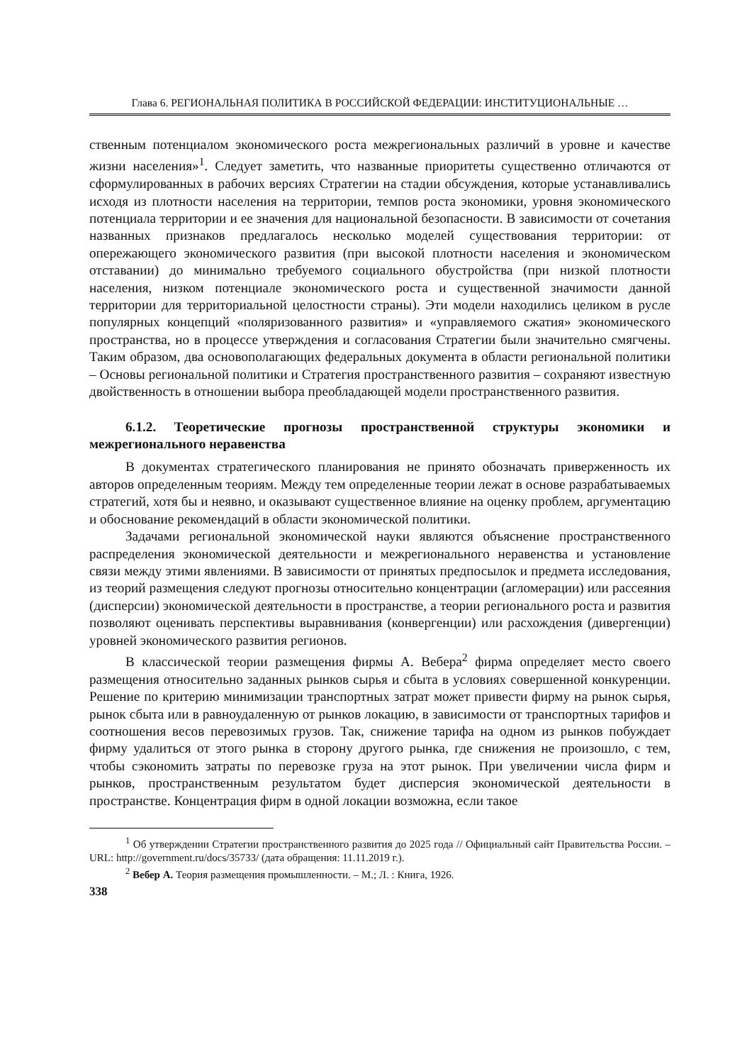Глава 6. РЕГИОНАЛЬНАЯ ПОЛИТИКА В РОССИЙСКОЙ ФЕДЕРАЦИИ: ИНСТИТУЦИОНАЛЬНЫЕ …
ственным потенциалом экономического роста межрегиональных различий в уровне и качестве жизни населения»<sup>1</sup>. Следует заметить, что названные приоритеты существенно отличаются от сформулированных в рабочих версиях Стратегии на стадии обсуждения, которые устанавливались исходя из плотности населения на территории, темпов роста экономики, уровня экономического потенциала территории и ее значения для национальной безопасности. В зависимости от сочетания названных признаков предлагалось несколько моделей существования территории: от опережающего экономического развития (при высокой плотности населения и экономическом отставании) до минимально требуемого социального обустройства (при низкой плотности населения, низком потенциале экономического роста и существенной значимости данной территории для территориальной целостности страны). Эти модели находились целиком в русле популярных концепций «поляризованного развития» и «управляемого сжатия» экономического пространства, но в процессе утверждения и согласования Стратегии были значительно смягчены. Таким образом, два основополагающих федеральных документа в области региональной политики – Основы региональной политики и Стратегия пространственного развития – сохраняют известную двойственность в отношении выбора преобладающей модели пространственного развития.
6.1.2. Теоретические прогнозы пространственной структуры экономики и межрегионального неравенства
В документах стратегического планирования не принято обозначать приверженность их авторов определенным теориям. Между тем определенные теории лежат в основе разрабатываемых стратегий, хотя бы и неявно, и оказывают существенное влияние на оценку проблем, аргументацию и обоснование рекомендаций в области экономической политики.
Задачами региональной экономической науки являются объяснение пространственного распределения экономической деятельности и межрегионального неравенства и установление связи между этими явлениями. В зависимости от принятых предпосылок и предмета исследования, из теорий размещения следуют прогнозы относительно концентрации (агломерации) или рассеяния (дисперсии) экономической деятельности в пространстве, а теории регионального роста и развития позволяют оценивать перспективы выравнивания (конвергенции) или расхождения (дивергенции) уровней экономического развития регионов.
В классической теории размещения фирмы А. Вебера<sup>2</sup> фирма определяет место своего размещения относительно заданных рынков сырья и сбыта в условиях совершенной конкуренции. Решение по критерию минимизации транспортных затрат может привести фирму на рынок сырья, рынок сбыта или в равноудаленную от рынков локацию, в зависимости от транспортных тарифов и соотношения весов перевозимых грузов. Так, снижение тарифа на одном из рынков побуждает фирму удалиться от этого рынка в сторону другого рынка, где снижения не произошло, с тем, чтобы сэкономить затраты по перевозке груза на этот рынок. При увеличении числа фирм и рынков, пространственным результатом будет дисперсия экономической деятельности в пространстве. Концентрация фирм в одной локации возможна, если такое
<sup>1</sup> Об утверждении Стратегии пространственного развития до 2025 года // Официальный сайт Правительства России. – URL: http://government.ru/docs/35733/ (дата обращения: 11.11.2019 г.).
<sup>2</sup> Вебер А. Теория размещения промышленности. – М.; Л. : Книга, 1926.
338